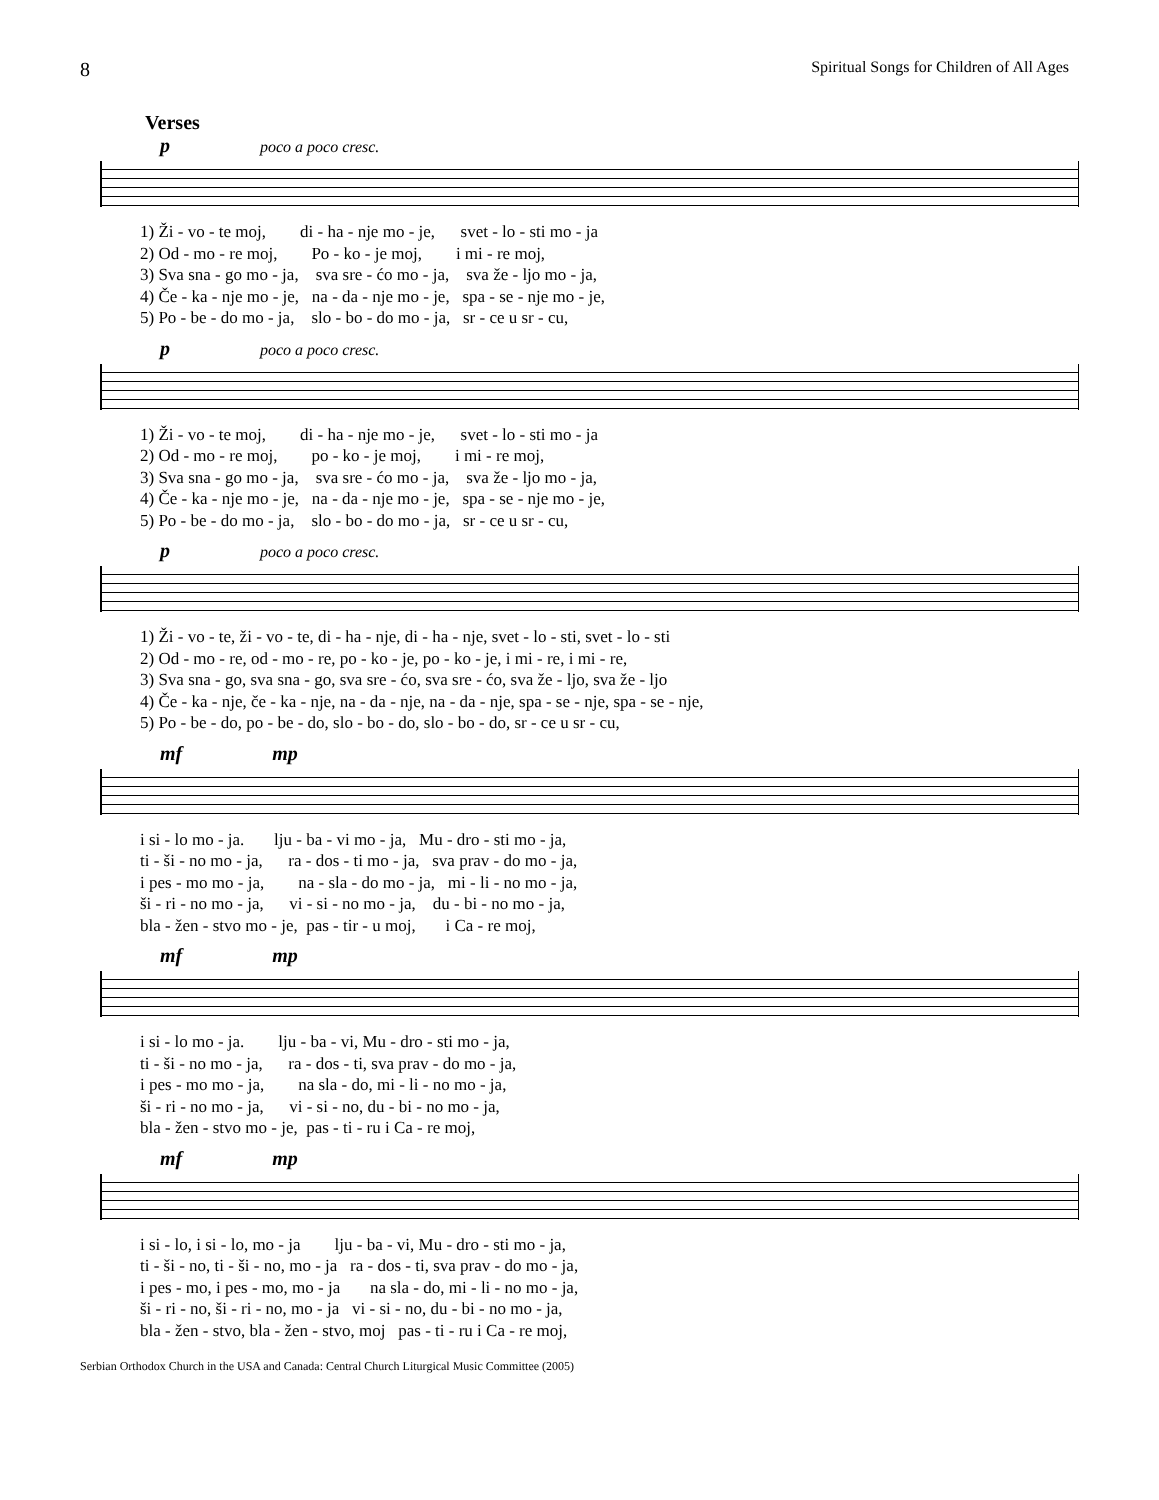8 Spiritual Songs for Children of All Ages
Verses
ppoco a poco cresc.
1) Ži - vo - te moj, di - ha - nje mo - je, svet - lo - sti mo - ja 2) Od - mo - re moj, Po - ko - je moj, i mi - re moj, 3) Sva sna - go mo - ja, sva sre - ćo mo - ja, sva že - ljo mo - ja, 4) Če - ka - nje mo - je, na - da - nje mo - je, spa - se - nje mo - je, 5) Po - be - do mo - ja, slo - bo - do mo - ja, sr - ce u sr - cu,
ppoco a poco cresc.
1) Ži - vo - te moj, di - ha - nje mo - je, svet - lo - sti mo - ja 2) Od - mo - re moj, po - ko - je moj, i mi - re moj, 3) Sva sna - go mo - ja, sva sre - ćo mo - ja, sva že - ljo mo - ja, 4) Če - ka - nje mo - je, na - da - nje mo - je, spa - se - nje mo - je, 5) Po - be - do mo - ja, slo - bo - do mo - ja, sr - ce u sr - cu,
ppoco a poco cresc.
1) Ži - vo - te, ži - vo - te, di - ha - nje, di - ha - nje, svet - lo - sti, svet - lo - sti 2) Od - mo - re, od - mo - re, po - ko - je, po - ko - je, i mi - re, i mi - re, 3) Sva sna - go, sva sna - go, sva sre - ćo, sva sre - ćo, sva že - ljo, sva že - ljo 4) Če - ka - nje, če - ka - nje, na - da - nje, na - da - nje, spa - se - nje, spa - se - nje, 5) Po - be - do, po - be - do, slo - bo - do, slo - bo - do, sr - ce u sr - cu,
mf mp
i si - lo mo - ja. lju - ba - vi mo - ja, Mu - dro - sti mo - ja, ti - ši - no mo - ja, ra - dos - ti mo - ja, sva prav - do mo - ja, i pes - mo mo - ja, na - sla - do mo - ja, mi - li - no mo - ja, ši - ri - no mo - ja, vi - si - no mo - ja, du - bi - no mo - ja, bla - žen - stvo mo - je, pas - tir - u moj, i Ca - re moj,
mf mp
i si - lo mo - ja. lju - ba - vi, Mu - dro - sti mo - ja, ti - ši - no mo - ja, ra - dos - ti, sva prav - do mo - ja, i pes - mo mo - ja, na sla - do, mi - li - no mo - ja, ši - ri - no mo - ja, vi - si - no, du - bi - no mo - ja, bla - žen - stvo mo - je, pas - ti - ru i Ca - re moj,
mf mp
i si - lo, i si - lo, mo - ja lju - ba - vi, Mu - dro - sti mo - ja, ti - ši - no, ti - ši - no, mo - ja ra - dos - ti, sva prav - do mo - ja, i pes - mo, i pes - mo, mo - ja na sla - do, mi - li - no mo - ja, ši - ri - no, ši - ri - no, mo - ja vi - si - no, du - bi - no mo - ja, bla - žen - stvo, bla - žen - stvo, moj pas - ti - ru i Ca - re moj,
Serbian Orthodox Church in the USA and Canada: Central Church Liturgical Music Committee (2005)